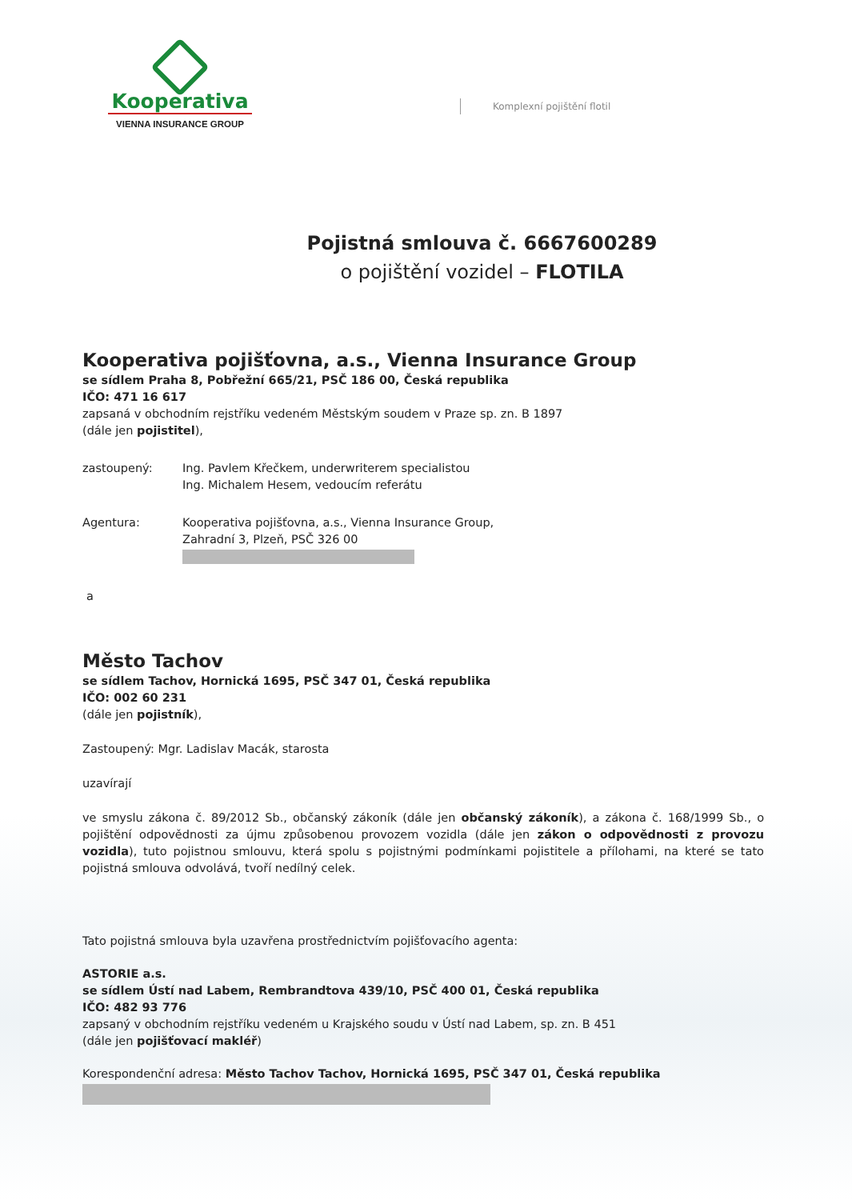Kooperativa
VIENNA INSURANCE GROUP
Komplexní pojištění flotil
Pojistná smlouva č. 6667600289
o pojištění vozidel – FLOTILA
Kooperativa pojišťovna, a.s., Vienna Insurance Group
se sídlem Praha 8, Pobřežní 665/21, PSČ 186 00, Česká republika
IČO: 471 16 617
zapsaná v obchodním rejstříku vedeném Městským soudem v Praze sp. zn. B 1897
(dále jen pojistitel),
zastoupený: Ing. Pavlem Křečkem, underwriterem specialistou
Ing. Michalem Hesem, vedoucím referátu
Agentura: Kooperativa pojišťovna, a.s., Vienna Insurance Group,
Zahradní 3, Plzeň, PSČ 326 00
a
Město Tachov
se sídlem Tachov, Hornická 1695, PSČ 347 01, Česká republika
IČO: 002 60 231
(dále jen pojistník),
Zastoupený: Mgr. Ladislav Macák, starosta
uzavírají
ve smyslu zákona č. 89/2012 Sb., občanský zákoník (dále jen občanský zákoník), a zákona č. 168/1999 Sb., o pojištění odpovědnosti za újmu způsobenou provozem vozidla (dále jen zákon o odpovědnosti z provozu vozidla), tuto pojistnou smlouvu, která spolu s pojistnými podmínkami pojistitele a přílohami, na které se tato pojistná smlouva odvolává, tvoří nedílný celek.
Tato pojistná smlouva byla uzavřena prostřednictvím pojišťovacího agenta:
ASTORIE a.s.
se sídlem Ústí nad Labem, Rembrandtova 439/10, PSČ 400 01, Česká republika
IČO: 482 93 776
zapsaný v obchodním rejstříku vedeném u Krajského soudu v Ústí nad Labem, sp. zn. B 451
(dále jen pojišťovací makléř)
Korespondenční adresa: Město Tachov Tachov, Hornická 1695, PSČ 347 01, Česká republika